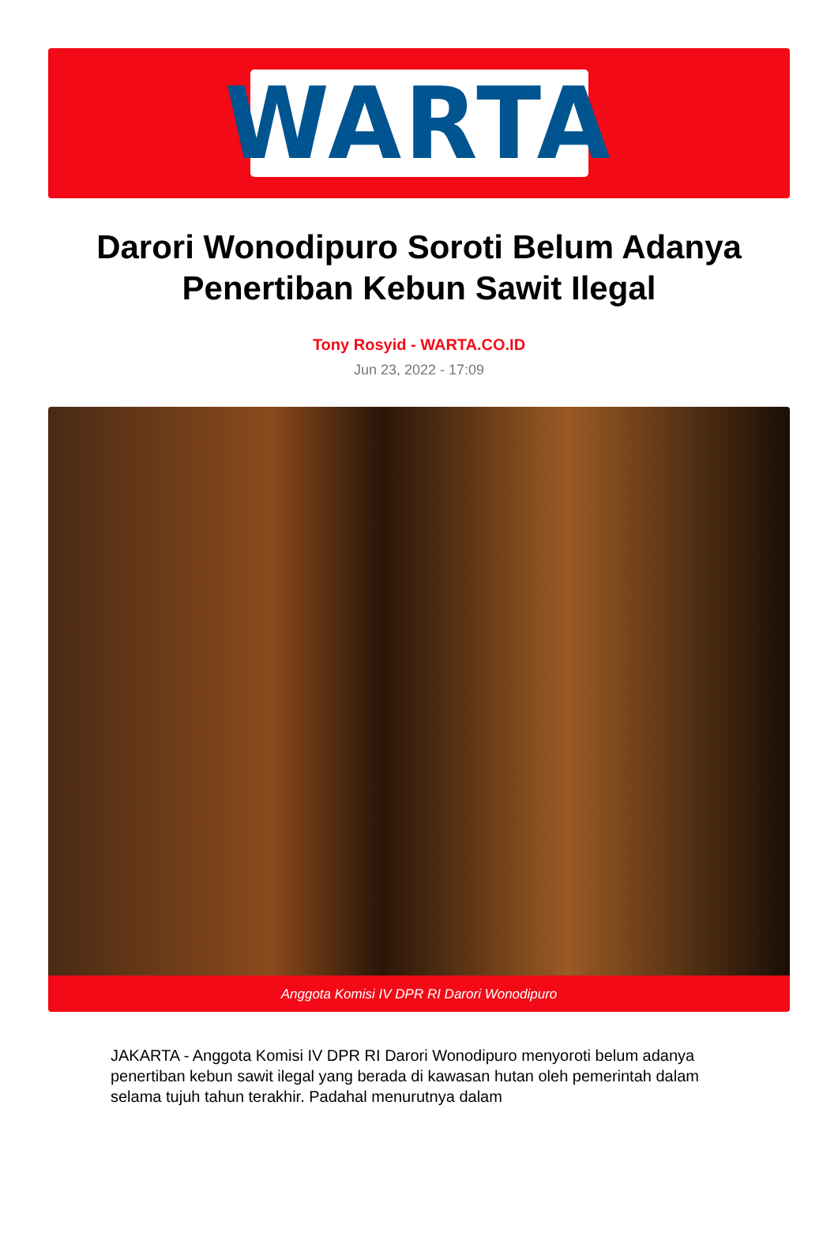WARTA
Darori Wonodipuro Soroti Belum Adanya Penertiban Kebun Sawit Ilegal
Tony Rosyid - WARTA.CO.ID
Jun 23, 2022 - 17:09
Anggota Komisi IV DPR RI Darori Wonodipuro
JAKARTA - Anggota Komisi IV DPR RI Darori Wonodipuro menyoroti belum adanya penertiban kebun sawit ilegal yang berada di kawasan hutan oleh pemerintah dalam selama tujuh tahun terakhir. Padahal menurutnya dalam